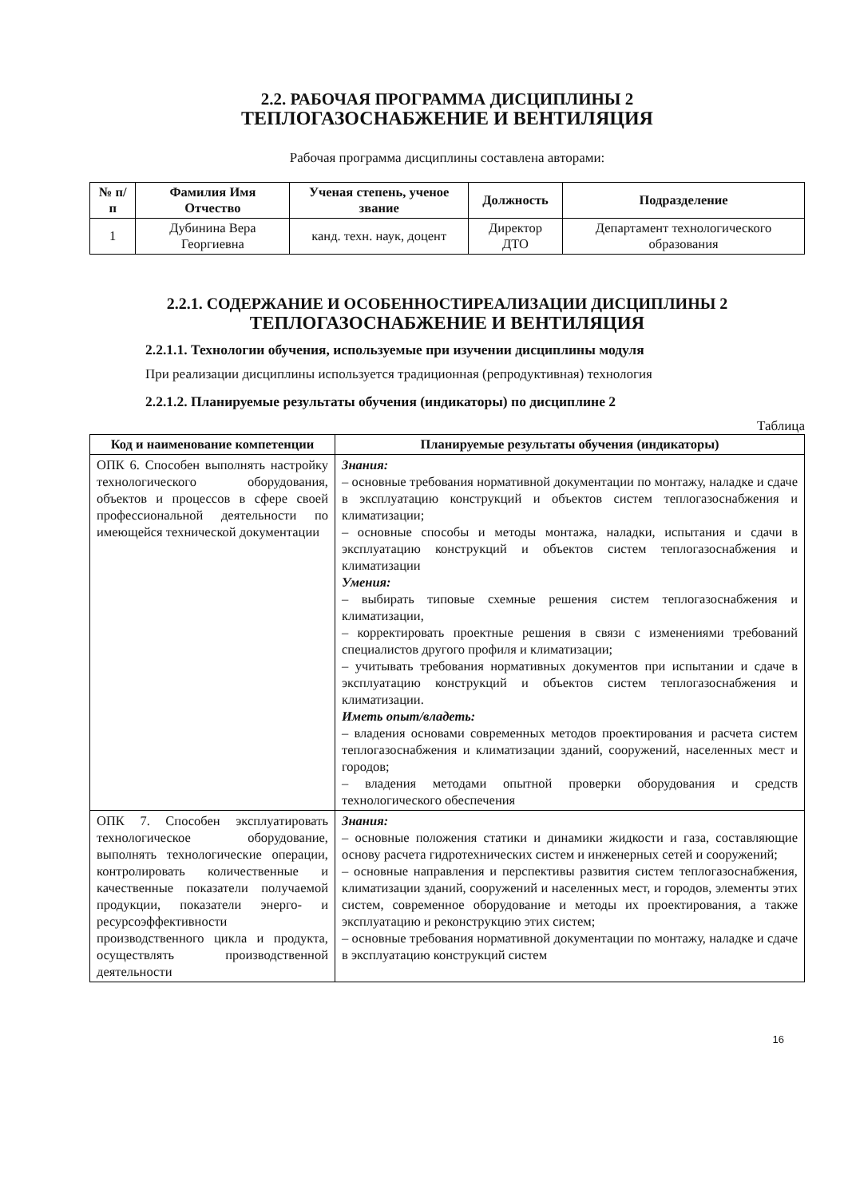2.2. РАБОЧАЯ ПРОГРАММА ДИСЦИПЛИНЫ 2
ТЕПЛОГАЗОСНАБЖЕНИЕ И ВЕНТИЛЯЦИЯ
Рабочая программа дисциплины составлена авторами:
| № п/п | Фамилия Имя Отчество | Ученая степень, ученое звание | Должность | Подразделение |
| --- | --- | --- | --- | --- |
| 1 | Дубинина Вера Георгиевна | канд. техн. наук, доцент | Директор ДТО | Департамент технологического образования |
2.2.1. СОДЕРЖАНИЕ И ОСОБЕННОСТИРЕАЛИЗАЦИИ ДИСЦИПЛИНЫ 2
ТЕПЛОГАЗОСНАБЖЕНИЕ И ВЕНТИЛЯЦИЯ
2.2.1.1. Технологии обучения, используемые при изучении дисциплины модуля
При реализации дисциплины используется традиционная (репродуктивная) технология
2.2.1.2. Планируемые результаты обучения (индикаторы) по дисциплине 2
Таблица
| Код и наименование компетенции | Планируемые результаты обучения (индикаторы) |
| --- | --- |
| ОПК 6. Способен выполнять настройку технологического оборудования, объектов и процессов в сфере своей профессиональной деятельности по имеющейся технической документации | Знания: – основные требования нормативной документации по монтажу, наладке и сдаче в эксплуатацию конструкций и объектов систем теплогазоснабжения и климатизации; – основные способы и методы монтажа, наладки, испытания и сдачи в эксплуатацию конструкций и объектов систем теплогазоснабжения и климатизации Умения: – выбирать типовые схемные решения систем теплогазоснабжения и климатизации, – корректировать проектные решения в связи с изменениями требований специалистов другого профиля и климатизации; – учитывать требования нормативных документов при испытании и сдаче в эксплуатацию конструкций и объектов систем теплогазоснабжения и климатизации. Иметь опыт/владеть: – владения основами современных методов проектирования и расчета систем теплогазоснабжения и климатизации зданий, сооружений, населенных мест и городов; – владения методами опытной проверки оборудования и средств технологического обеспечения |
| ОПК 7. Способен эксплуатировать технологическое оборудование, выполнять технологические операции, контролировать количественные и качественные показатели получаемой продукции, показатели энерго- и ресурсоэффективности производственного цикла и продукта, осуществлять производственной деятельности | Знания: – основные положения статики и динамики жидкости и газа, составляющие основу расчета гидротехнических систем и инженерных сетей и сооружений; – основные направления и перспективы развития систем теплогазоснабжения, климатизации зданий, сооружений и населенных мест, и городов, элементы этих систем, современное оборудование и методы их проектирования, а также эксплуатацию и реконструкцию этих систем; – основные требования нормативной документации по монтажу, наладке и сдаче в эксплуатацию конструкций систем |
16